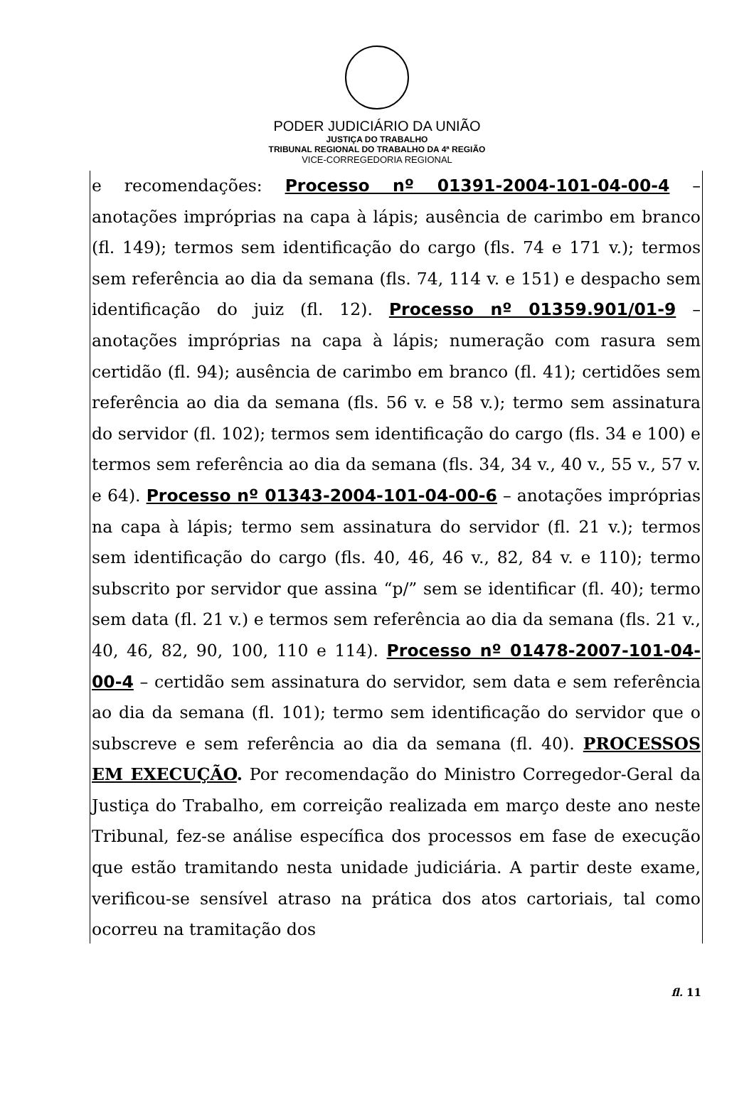PODER JUDICIÁRIO DA UNIÃO
JUSTIÇA DO TRABALHO
TRIBUNAL REGIONAL DO TRABALHO DA 4ª REGIÃO
VICE-CORREGEDORIA REGIONAL
e recomendações: Processo nº 01391-2004-101-04-00-4 – anotações impróprias na capa à lápis; ausência de carimbo em branco (fl. 149); termos sem identificação do cargo (fls. 74 e 171 v.); termos sem referência ao dia da semana (fls. 74, 114 v. e 151) e despacho sem identificação do juiz (fl. 12). Processo nº 01359.901/01-9 – anotações impróprias na capa à lápis; numeração com rasura sem certidão (fl. 94); ausência de carimbo em branco (fl. 41); certidões sem referência ao dia da semana (fls. 56 v. e 58 v.); termo sem assinatura do servidor (fl. 102); termos sem identificação do cargo (fls. 34 e 100) e termos sem referência ao dia da semana (fls. 34, 34 v., 40 v., 55 v., 57 v. e 64). Processo nº 01343-2004-101-04-00-6 – anotações impróprias na capa à lápis; termo sem assinatura do servidor (fl. 21 v.); termos sem identificação do cargo (fls. 40, 46, 46 v., 82, 84 v. e 110); termo subscrito por servidor que assina “p/” sem se identificar (fl. 40); termo sem data (fl. 21 v.) e termos sem referência ao dia da semana (fls. 21 v., 40, 46, 82, 90, 100, 110 e 114). Processo nº 01478-2007-101-04-00-4 – certidão sem assinatura do servidor, sem data e sem referência ao dia da semana (fl. 101); termo sem identificação do servidor que o subscreve e sem referência ao dia da semana (fl. 40). PROCESSOS EM EXECUÇÃO. Por recomendação do Ministro Corregedor-Geral da Justiça do Trabalho, em correição realizada em março deste ano neste Tribunal, fez-se análise específica dos processos em fase de execução que estão tramitando nesta unidade judiciária. A partir deste exame, verificou-se sensível atraso na prática dos atos cartoriais, tal como ocorreu na tramitação dos
fl. 11